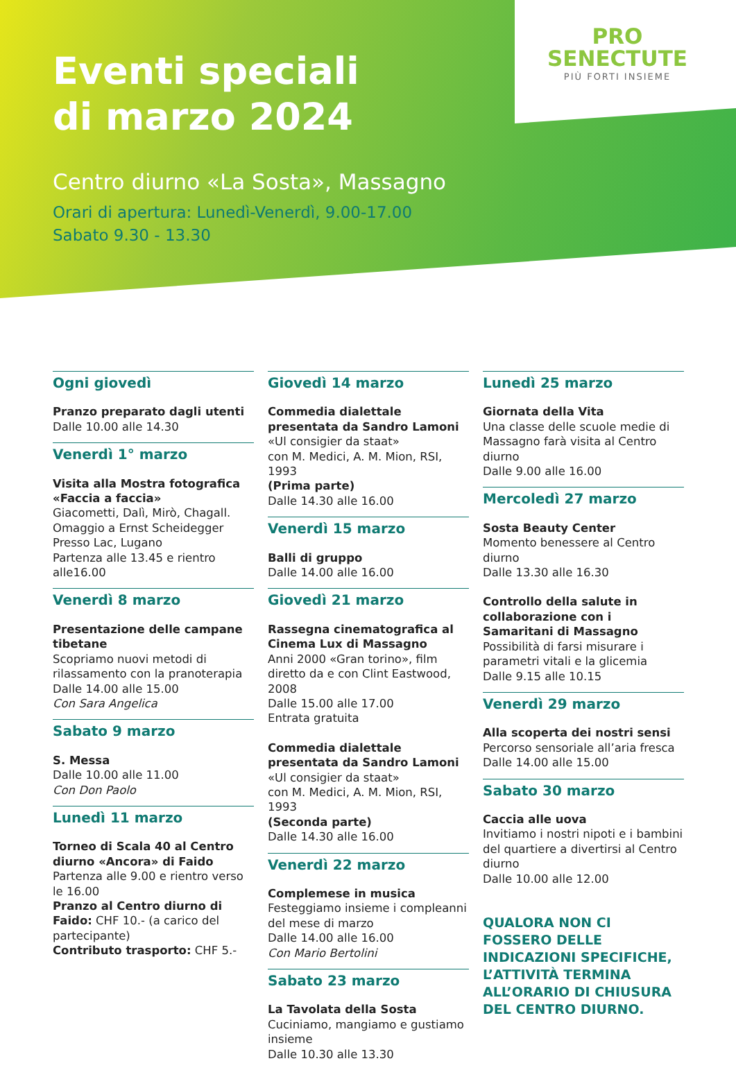PRO
SENECTUTE
PIÙ FORTI INSIEME
Eventi speciali
di marzo 2024
Centro diurno «La Sosta», Massagno
Orari di apertura: Lunedì-Venerdì, 9.00-17.00
Sabato 9.30 - 13.30
Ogni giovedì
Pranzo preparato dagli utenti
Dalle 10.00 alle 14.30
Venerdì 1° marzo
Visita alla Mostra fotografica «Faccia a faccia»
Giacometti, Dalì, Mirò, Chagall. Omaggio a Ernst Scheidegger
Presso Lac, Lugano
Partenza alle 13.45 e rientro alle16.00
Venerdì 8 marzo
Presentazione delle campane tibetane
Scopriamo nuovi metodi di rilassamento con la pranoterapia
Dalle 14.00 alle 15.00
Con Sara Angelica
Sabato 9 marzo
S. Messa
Dalle 10.00 alle 11.00
Con Don Paolo
Lunedì 11 marzo
Torneo di Scala 40 al Centro diurno «Ancora» di Faido
Partenza alle 9.00 e rientro verso le 16.00
Pranzo al Centro diurno di Faido: CHF 10.- (a carico del partecipante)
Contributo trasporto: CHF 5.-
Giovedì 14 marzo
Commedia dialettale presentata da Sandro Lamoni
«Ul consigier da staat»
con M. Medici, A. M. Mion, RSI, 1993
(Prima parte)
Dalle 14.30 alle 16.00
Venerdì 15 marzo
Balli di gruppo
Dalle 14.00 alle 16.00
Giovedì 21 marzo
Rassegna cinematografica al Cinema Lux di Massagno
Anni 2000 «Gran torino», film diretto da e con Clint Eastwood, 2008
Dalle 15.00 alle 17.00
Entrata gratuita
Commedia dialettale presentata da Sandro Lamoni
«Ul consigier da staat»
con M. Medici, A. M. Mion, RSI, 1993
(Seconda parte)
Dalle 14.30 alle 16.00
Venerdì 22 marzo
Complemese in musica
Festeggiamo insieme i compleanni del mese di marzo
Dalle 14.00 alle 16.00
Con Mario Bertolini
Sabato 23 marzo
La Tavolata della Sosta
Cuciniamo, mangiamo e gustiamo insieme
Dalle 10.30 alle 13.30
Lunedì 25 marzo
Giornata della Vita
Una classe delle scuole medie di Massagno farà visita al Centro diurno
Dalle 9.00 alle 16.00
Mercoledì 27 marzo
Sosta Beauty Center
Momento benessere al Centro diurno
Dalle 13.30 alle 16.30
Controllo della salute in collaborazione con i Samaritani di Massagno
Possibilità di farsi misurare i parametri vitali e la glicemia
Dalle 9.15 alle 10.15
Venerdì 29 marzo
Alla scoperta dei nostri sensi
Percorso sensoriale all’aria fresca
Dalle 14.00 alle 15.00
Sabato 30 marzo
Caccia alle uova
Invitiamo i nostri nipoti e i bambini del quartiere a divertirsi al Centro diurno
Dalle 10.00 alle 12.00
QUALORA NON CI FOSSERO DELLE INDICAZIONI SPECIFICHE, L’ATTIVITÀ TERMINA ALL’ORARIO DI CHIUSURA DEL CENTRO DIURNO.